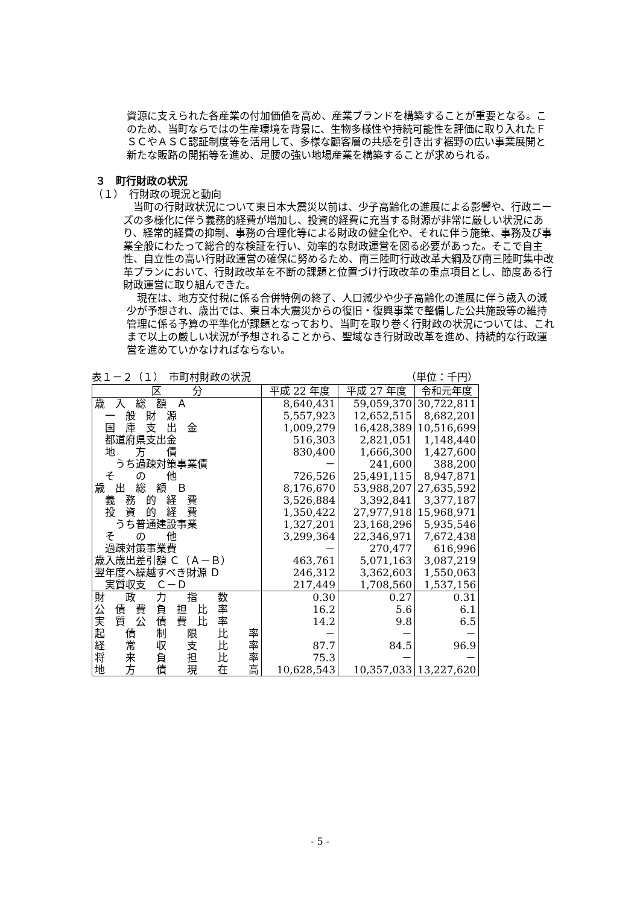資源に支えられた各産業の付加価値を高め、産業ブランドを構築することが重要となる。このため、当町ならではの生産環境を背景に、生物多様性や持続可能性を評価に取り入れたＦＳＣやＡＳＣ認証制度等を活用して、多様な顧客層の共感を引き出す裾野の広い事業展開と新たな販路の開拓等を進め、足腰の強い地場産業を構築することが求められる。
３　町行財政の状況
（１）　行財政の現況と動向
　当町の行財政状況について東日本大震災以前は、少子高齢化の進展による影響や、行政ニーズの多様化に伴う義務的経費が増加し、投資的経費に充当する財源が非常に厳しい状況にあり、経常的経費の抑制、事務の合理化等による財政の健全化や、それに伴う施策、事務及び事業全般にわたって総合的な検証を行い、効率的な財政運営を図る必要があった。そこで自主性、自立性の高い行財政運営の確保に努めるため、南三陸町行政改革大綱及び南三陸町集中改革プランにおいて、行財政改革を不断の課題と位置づけ行政改革の重点項目とし、節度ある行財政運営に取り組んできた。
　現在は、地方交付税に係る合併特例の終了、人口減少や少子高齢化の進展に伴う歳入の減少が予想され、歳出では、東日本大震災からの復旧・復興事業で整備した公共施設等の維持管理に係る予算の平準化が課題となっており、当町を取り巻く行財政の状況については、これまで以上の厳しい状況が予想されることから、聖域なき行財政改革を進め、持続的な行政運営を進めていかなければならない。
表１－２（１）　市町村財政の状況 （単位：千円）
| 区 分 | 平成 22 年度 | 平成 27 年度 | 令和元年度 |
| --- | --- | --- | --- |
| 歳 入 総 額 Ａ | 8,640,431 | 59,059,370 | 30,722,811 |
| 一 般 財 源 | 5,557,923 | 12,652,515 | 8,682,201 |
| 国 庫 支 出 金 | 1,009,279 | 16,428,389 | 10,516,699 |
| 都道府県支出金 | 516,303 | 2,821,051 | 1,148,440 |
| 地 方 債 | 830,400 | 1,666,300 | 1,427,600 |
| うち過疎対策事業債 | － | 241,600 | 388,200 |
| そ の 他 | 726,526 | 25,491,115 | 8,947,871 |
| 歳 出 総 額 Ｂ | 8,176,670 | 53,988,207 | 27,635,592 |
| 義 務 的 経 費 | 3,526,884 | 3,392,841 | 3,377,187 |
| 投 資 的 経 費 | 1,350,422 | 27,977,918 | 15,968,971 |
| うち普通建設事業 | 1,327,201 | 23,168,296 | 5,935,546 |
| そ の 他 | 3,299,364 | 22,346,971 | 7,672,438 |
| 過疎対策事業費 | － | 270,477 | 616,996 |
| 歳入歳出差引額 Ｃ（Ａ－Ｂ） | 463,761 | 5,071,163 | 3,087,219 |
| 翌年度へ繰越すべき財源 Ｄ | 246,312 | 3,362,603 | 1,550,063 |
| 実質収支 Ｃ－Ｄ | 217,449 | 1,708,560 | 1,537,156 |
| 財 政 力 指 数 | 0.30 | 0.27 | 0.31 |
| 公 債 費 負 担 比 率 | 16.2 | 5.6 | 6.1 |
| 実 質 公 債 費 比 率 | 14.2 | 9.8 | 6.5 |
| 起 債 制 限 比 率 | － | － | － |
| 経 常 収 支 比 率 | 87.7 | 84.5 | 96.9 |
| 将 来 負 担 比 率 | 75.3 | － | － |
| 地 方 債 現 在 高 | 10,628,543 | 10,357,033 | 13,227,620 |
- 5 -